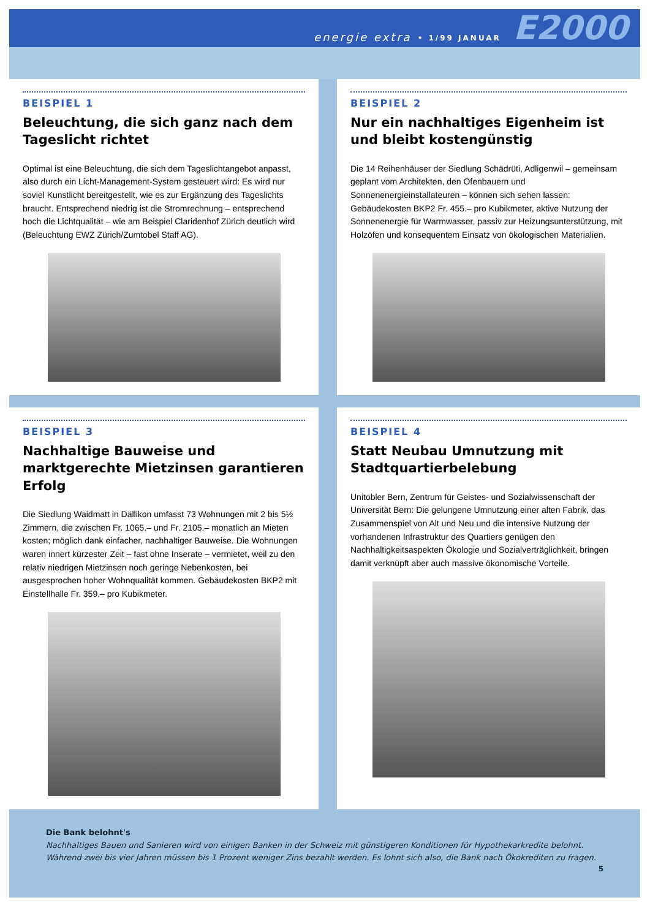energie extra • 1/99 JANUAR E2000
BEISPIEL 1
Beleuchtung, die sich ganz nach dem Tageslicht richtet
Optimal ist eine Beleuchtung, die sich dem Tageslichtangebot anpasst, also durch ein Licht-Management-System gesteuert wird: Es wird nur soviel Kunstlicht bereitgestellt, wie es zur Ergänzung des Tageslichts braucht. Entsprechend niedrig ist die Stromrechnung – entsprechend hoch die Lichtqualität – wie am Beispiel Claridenhof Zürich deutlich wird (Beleuchtung EWZ Zürich/Zumtobel Staff AG).
BEISPIEL 2
Nur ein nachhaltiges Eigenheim ist und bleibt kostengünstig
Die 14 Reihenhäuser der Siedlung Schädrüti, Adligenwil – gemeinsam geplant vom Architekten, den Ofenbauern und Sonnenenergieinstallateuren – können sich sehen lassen: Gebäudekosten BKP2 Fr. 455.– pro Kubikmeter, aktive Nutzung der Sonnenenergie für Warmwasser, passiv zur Heizungsunterstützung, mit Holzöfen und konsequentem Einsatz von ökologischen Materialien.
BEISPIEL 3
Nachhaltige Bauweise und marktgerechte Mietzinsen garantieren Erfolg
Die Siedlung Waidmatt in Dällikon umfasst 73 Wohnungen mit 2 bis 5½ Zimmern, die zwischen Fr. 1065.– und Fr. 2105.– monatlich an Mieten kosten; möglich dank einfacher, nachhaltiger Bauweise. Die Wohnungen waren innert kürzester Zeit – fast ohne Inserate – vermietet, weil zu den relativ niedrigen Mietzinsen noch geringe Nebenkosten, bei ausgesprochen hoher Wohnqualität kommen. Gebäudekosten BKP2 mit Einstellhalle Fr. 359.– pro Kubikmeter.
BEISPIEL 4
Statt Neubau Umnutzung mit Stadtquartierbelebung
Unitobler Bern, Zentrum für Geistes- und Sozialwissenschaft der Universität Bern: Die gelungene Umnutzung einer alten Fabrik, das Zusammenspiel von Alt und Neu und die intensive Nutzung der vorhandenen Infrastruktur des Quartiers genügen den Nachhaltigkeitsaspekten Ökologie und Sozialverträglichkeit, bringen damit verknüpft aber auch massive ökonomische Vorteile.
Die Bank belohnt's
Nachhaltiges Bauen und Sanieren wird von einigen Banken in der Schweiz mit günstigeren Konditionen für Hypothekarkredite belohnt. Während zwei bis vier Jahren müssen bis 1 Prozent weniger Zins bezahlt werden. Es lohnt sich also, die Bank nach Ökokrediten zu fragen.
5